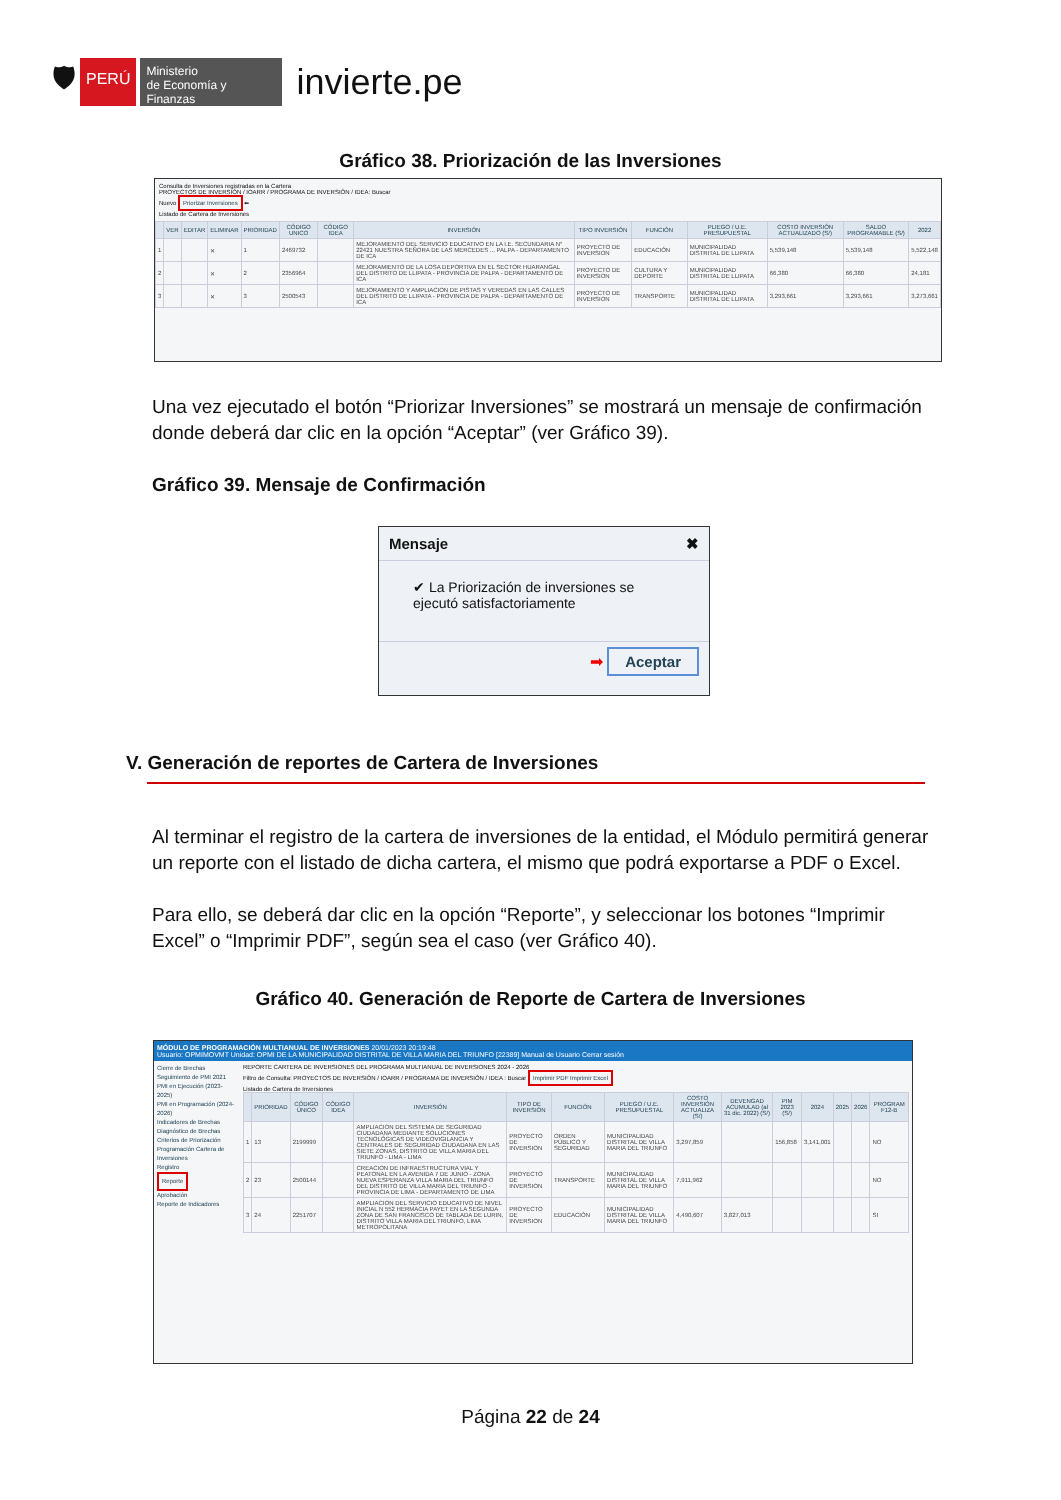🛡
PERÚ
Ministerio
de Economía y Finanzas
invierte.pe
Gráfico 38. Priorización de las Inversiones
Consulta de Inversiones registradas en la Cartera
PROYECTOS DE INVERSIÓN / IOARR / PROGRAMA DE INVERSIÓN / IDEA: Buscar
Nuevo Priorizar Inversiones ⬅
Listado de Cartera de Inversiones
| | VER | EDITAR | ELIMINAR | PRIORIDAD | CÓDIGO UNICO | CÓDIGO IDEA | INVERSIÓN | TIPO INVERSIÓN | FUNCIÓN | PLIEGO / U.E. PRESUPUESTAL | COSTO INVERSIÓN ACTUALIZADO (S/) | SALDO PROGRAMABLE (S/) | 2022 |
| --- | --- | --- | --- | --- | --- | --- | --- | --- | --- | --- | --- | --- | --- |
| 1 | | | ✕ | 1 | 2469732 | | MEJORAMIENTO DEL SERVICIO EDUCATIVO EN LA I.E. SECUNDARIA N° 22421 NUESTRA SEÑORA DE LAS MERCEDES ... PALPA - DEPARTAMENTO DE ICA | PROYECTO DE INVERSION | EDUCACIÓN | MUNICIPALIDAD DISTRITAL DE LLIPATA | 5,539,148 | 5,539,148 | 5,522,148 |
| 2 | | | ✕ | 2 | 2356964 | | MEJORAMIENTO DE LA LOSA DEPORTIVA EN EL SECTOR HUARANGAL DEL DISTRITO DE LLIPATA - PROVINCIA DE PALPA - DEPARTAMENTO DE ICA | PROYECTO DE INVERSION | CULTURA Y DEPORTE | MUNICIPALIDAD DISTRITAL DE LLIPATA | 66,380 | 66,380 | 24,181 |
| 3 | | | ✕ | 3 | 2500543 | | MEJORAMIENTO Y AMPLIACION DE PISTAS Y VEREDAS EN LAS CALLES DEL DISTRITO DE LLIPATA - PROVINCIA DE PALPA - DEPARTAMENTO DE ICA | PROYECTO DE INVERSION | TRANSPORTE | MUNICIPALIDAD DISTRITAL DE LLIPATA | 3,293,661 | 3,293,661 | 3,273,661 |
Una vez ejecutado el botón “Priorizar Inversiones” se mostrará un mensaje de confirmación donde deberá dar clic en la opción “Aceptar” (ver Gráfico 39).
Gráfico 39. Mensaje de Confirmación
Mensaje ✖
✔ La Priorización de inversiones se ejecutó satisfactoriamente
➡ Aceptar
V. Generación de reportes de Cartera de Inversiones
Al terminar el registro de la cartera de inversiones de la entidad, el Módulo permitirá generar un reporte con el listado de dicha cartera, el mismo que podrá exportarse a PDF o Excel.
Para ello, se deberá dar clic en la opción “Reporte”, y seleccionar los botones “Imprimir Excel” o “Imprimir PDF”, según sea el caso (ver Gráfico 40).
Gráfico 40. Generación de Reporte de Cartera de Inversiones
MÓDULO DE PROGRAMACIÓN MULTIANUAL DE INVERSIONES 20/01/2023 20:19:48
Usuario: OPMIMOVMT Unidad: OPMI DE LA MUNICIPALIDAD DISTRITAL DE VILLA MARIA DEL TRIUNFO [22389] Manual de Usuario Cerrar sesión
Cierre de Brechas
Seguimiento de PMI 2021
PMI en Ejecución (2023-2025)
PMI en Programación (2024-2026)
Indicadores de Brechas
Diagnóstico de Brechas
Criterios de Priorización
Programación Cartera de Inversiones
Registro
Reporte
Aprobación
Reporte de Indicadores
REPORTE CARTERA DE INVERSIONES DEL PROGRAMA MULTIANUAL DE INVERSIONES 2024 - 2026
Filtro de Consulta: PROYECTOS DE INVERSIÓN / IOARR / PROGRAMA DE INVERSIÓN / IDEA : Buscar Imprimir PDF Imprimir Excel
Listado de Cartera de Inversiones
| | PRIORIDAD | CÓDIGO ÚNICO | CÓDIGO IDEA | INVERSIÓN | TIPO DE INVERSIÓN | FUNCIÓN | PLIEGO / U.E. PRESUPUESTAL | COSTO INVERSIÓN ACTUALIZA (S/) | DEVENGAD ACUMULAD (al 31 dic. 2022) (S/) | PIM 2023 (S/) | 2024 | 2025 | 2026 | PROGRAM F12-B |
| --- | --- | --- | --- | --- | --- | --- | --- | --- | --- | --- | --- | --- | --- | --- |
| 1 | 13 | 2199999 | | AMPLIACION DEL SISTEMA DE SEGURIDAD CIUDADANA MEDIANTE SOLUCIONES TECNOLÓGICAS DE VIDEOVIGILANCIA Y CENTRALES DE SEGURIDAD CIUDADANA EN LAS SIETE ZONAS, DISTRITO DE VILLA MARIA DEL TRIUNFO - LIMA - LIMA | PROYECTO DE INVERSION | ORDEN PÚBLICO Y SEGURIDAD | MUNICIPALIDAD DISTRITAL DE VILLA MARIA DEL TRIUNFO | 3,297,859 | | 156,858 | 3,141,001 | | | NO |
| 2 | 23 | 2500144 | | CREACION DE INFRAESTRUCTURA VIAL Y PEATONAL EN LA AVENIDA 7 DE JUNIO - ZONA NUEVA ESPERANZA VILLA MARIA DEL TRIUNFO DEL DISTRITO DE VILLA MARIA DEL TRIUNFO - PROVINCIA DE LIMA - DEPARTAMENTO DE LIMA | PROYECTO DE INVERSION | TRANSPORTE | MUNICIPALIDAD DISTRITAL DE VILLA MARIA DEL TRIUNFO | 7,911,962 | | | | | | NO |
| 3 | 24 | 2251707 | | AMPLIACION DEL SERVICIO EDUCATIVO DE NIVEL INICIAL N 552 HERMACIA PAYET EN LA SEGUNDA ZONA DE SAN FRANCISCO DE TABLADA DE LURIN, DISTRITO VILLA MARIA DEL TRIUNFO, LIMA METROPOLITANA | PROYECTO DE INVERSION | EDUCACIÓN | MUNICIPALIDAD DISTRITAL DE VILLA MARIA DEL TRIUNFO | 4,490,607 | 3,827,013 | | | | | SI |
Página 22 de 24